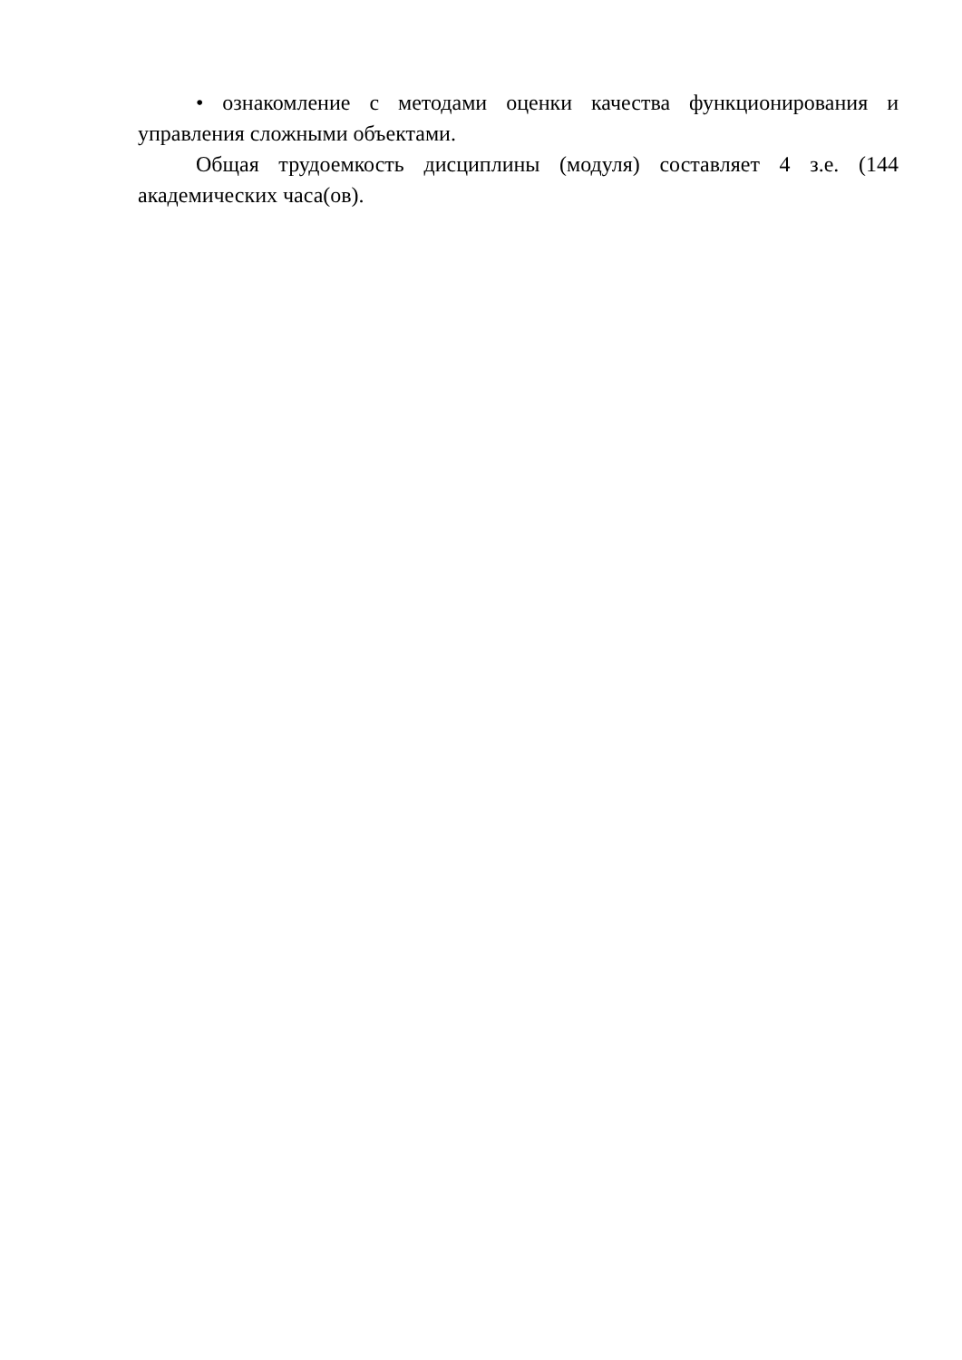• ознакомление с методами оценки качества функционирования и управления сложными объектами.
Общая трудоемкость дисциплины (модуля) составляет 4 з.е. (144 академических часа(ов).